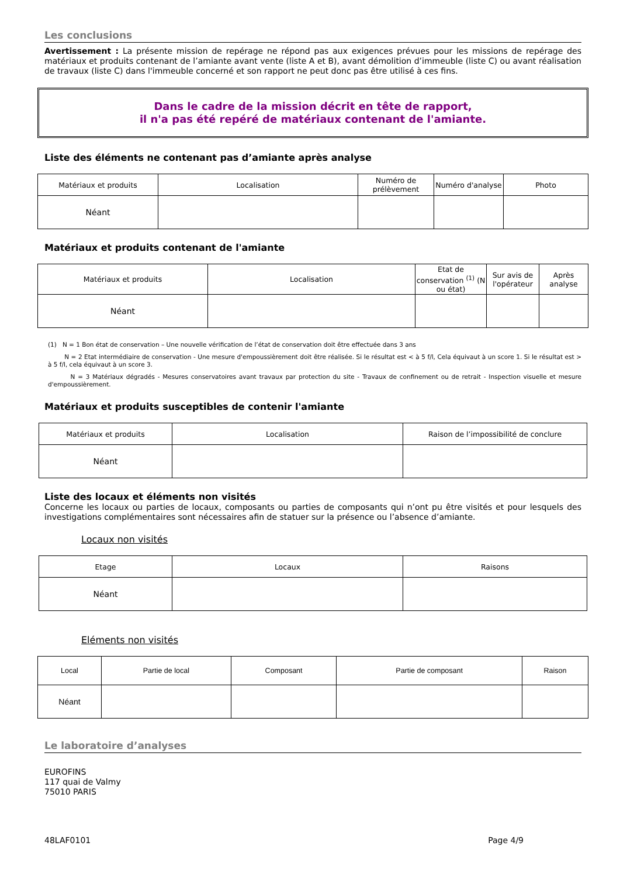Les conclusions
Avertissement : La présente mission de repérage ne répond pas aux exigences prévues pour les missions de repérage des matériaux et produits contenant de l’amiante avant vente (liste A et B), avant démolition d’immeuble (liste C) ou avant réalisation de travaux (liste C) dans l'immeuble concerné et son rapport ne peut donc pas être utilisé à ces fins.
Dans le cadre de la mission décrit en tête de rapport,
il n'a pas été repéré de matériaux contenant de l'amiante.
Liste des éléments ne contenant pas d’amiante après analyse
| Matériaux et produits | Localisation | Numéro de prélèvement | Numéro d'analyse | Photo |
| --- | --- | --- | --- | --- |
| Néant | | | | |
Matériaux et produits contenant de l'amiante
| Matériaux et produits | Localisation | Etat de conservation <sup>(1)</sup> (N ou état) | Sur avis de l'opérateur | Après analyse |
| --- | --- | --- | --- | --- |
| Néant | | | | |
(1) N = 1 Bon état de conservation – Une nouvelle vérification de l’état de conservation doit être effectuée dans 3 ans
N = 2 Etat intermédiaire de conservation - Une mesure d'empoussièrement doit être réalisée. Si le résultat est < à 5 f/l, Cela équivaut à un score 1. Si le résultat est > à 5 f/l, cela équivaut à un score 3.
N = 3 Matériaux dégradés - Mesures conservatoires avant travaux par protection du site - Travaux de confinement ou de retrait - Inspection visuelle et mesure d'empoussièrement.
Matériaux et produits susceptibles de contenir l'amiante
| Matériaux et produits | Localisation | Raison de l’impossibilité de conclure |
| --- | --- | --- |
| Néant | | |
Liste des locaux et éléments non visités
Concerne les locaux ou parties de locaux, composants ou parties de composants qui n’ont pu être visités et pour lesquels des investigations complémentaires sont nécessaires afin de statuer sur la présence ou l’absence d’amiante.
Locaux non visités
| Etage | Locaux | Raisons |
| --- | --- | --- |
| Néant | | |
Eléments non visités
| Local | Partie de local | Composant | Partie de composant | Raison |
| --- | --- | --- | --- | --- |
| Néant | | | | |
Le laboratoire d’analyses
EUROFINS
117 quai de Valmy
75010 PARIS
48LAF0101 Page 4/9